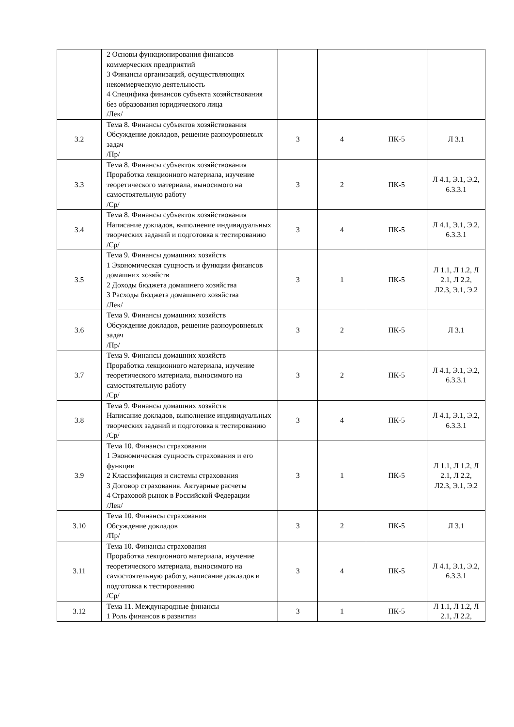| | 2 Основы функционирования финансов коммерческих предприятий 3 Финансы организаций, осуществляющих некоммерческую деятельность 4 Специфика финансов субъекта хозяйствования без образования юридического лица /Лек/ | | | | |
| 3.2 | Тема 8. Финансы субъектов хозяйствования Обсуждение докладов, решение разноуровневых задач /Пр/ | 3 | 4 | ПК-5 | Л 3.1 |
| 3.3 | Тема 8. Финансы субъектов хозяйствования Проработка лекционного материала, изучение теоретического материала, выносимого на самостоятельную работу /Ср/ | 3 | 2 | ПК-5 | Л 4.1, Э.1, Э.2, 6.3.3.1 |
| 3.4 | Тема 8. Финансы субъектов хозяйствования Написание докладов, выполнение индивидуальных творческих заданий и подготовка к тестированию /Ср/ | 3 | 4 | ПК-5 | Л 4.1, Э.1, Э.2, 6.3.3.1 |
| 3.5 | Тема 9. Финансы домашних хозяйств 1 Экономическая сущность и функции финансов домашних хозяйств 2 Доходы бюджета домашнего хозяйства 3 Расходы бюджета домашнего хозяйства /Лек/ | 3 | 1 | ПК-5 | Л 1.1, Л 1.2, Л 2.1, Л 2.2, Л2.3, Э.1, Э.2 |
| 3.6 | Тема 9. Финансы домашних хозяйств Обсуждение докладов, решение разноуровневых задач /Пр/ | 3 | 2 | ПК-5 | Л 3.1 |
| 3.7 | Тема 9. Финансы домашних хозяйств Проработка лекционного материала, изучение теоретического материала, выносимого на самостоятельную работу /Ср/ | 3 | 2 | ПК-5 | Л 4.1, Э.1, Э.2, 6.3.3.1 |
| 3.8 | Тема 9. Финансы домашних хозяйств Написание докладов, выполнение индивидуальных творческих заданий и подготовка к тестированию /Ср/ | 3 | 4 | ПК-5 | Л 4.1, Э.1, Э.2, 6.3.3.1 |
| 3.9 | Тема 10. Финансы страхования 1 Экономическая сущность страхования и его функции 2 Классификация и системы страхования 3 Договор страхования. Актуарные расчеты 4 Страховой рынок в Российской Федерации /Лек/ | 3 | 1 | ПК-5 | Л 1.1, Л 1.2, Л 2.1, Л 2.2, Л2.3, Э.1, Э.2 |
| 3.10 | Тема 10. Финансы страхования Обсуждение докладов /Пр/ | 3 | 2 | ПК-5 | Л 3.1 |
| 3.11 | Тема 10. Финансы страхования Проработка лекционного материала, изучение теоретического материала, выносимого на самостоятельную работу, написание докладов и подготовка к тестированию /Ср/ | 3 | 4 | ПК-5 | Л 4.1, Э.1, Э.2, 6.3.3.1 |
| 3.12 | Тема 11. Международные финансы 1 Роль финансов в развитии | 3 | 1 | ПК-5 | Л 1.1, Л 1.2, Л 2.1, Л 2.2, |